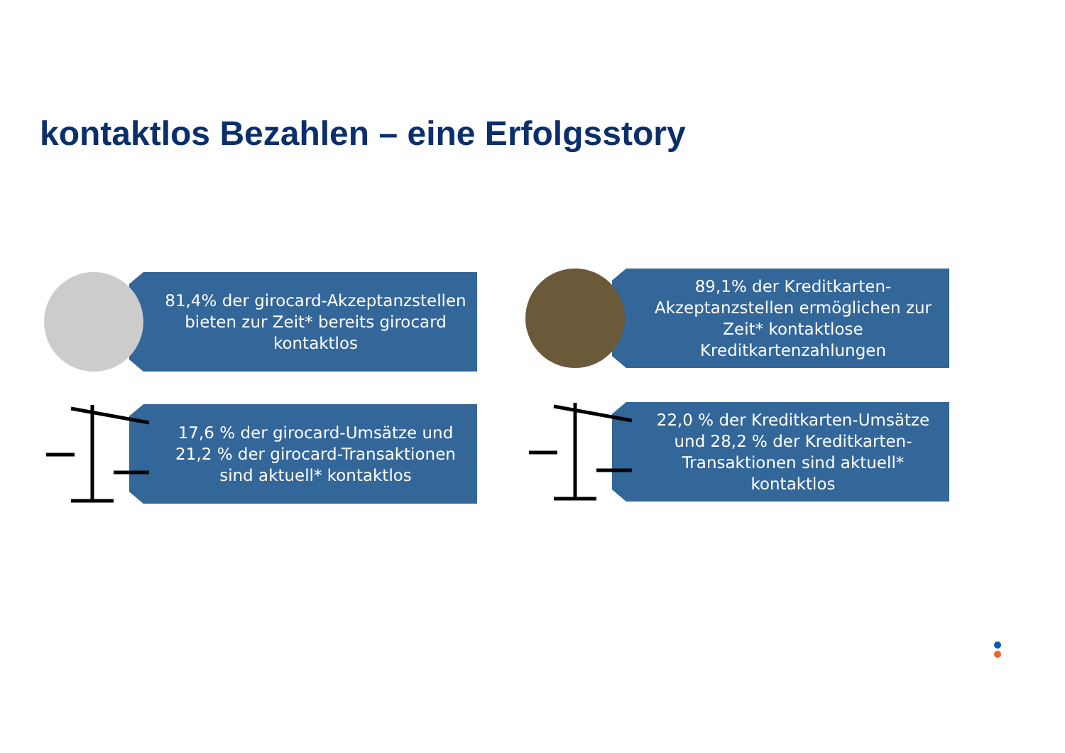kontaktlos Bezahlen – eine Erfolgsstory
81,4% der girocard-Akzeptanzstellen bieten zur Zeit* bereits girocard kontaktlos
89,1% der Kreditkarten-Akzeptanzstellen ermöglichen zur Zeit* kontaktlose Kreditkartenzahlungen
17,6 % der girocard-Umsätze und 21,2 % der girocard-Transaktionen sind aktuell* kontaktlos
22,0 % der Kreditkarten-Umsätze und 28,2 % der Kreditkarten-Transaktionen sind aktuell* kontaktlos